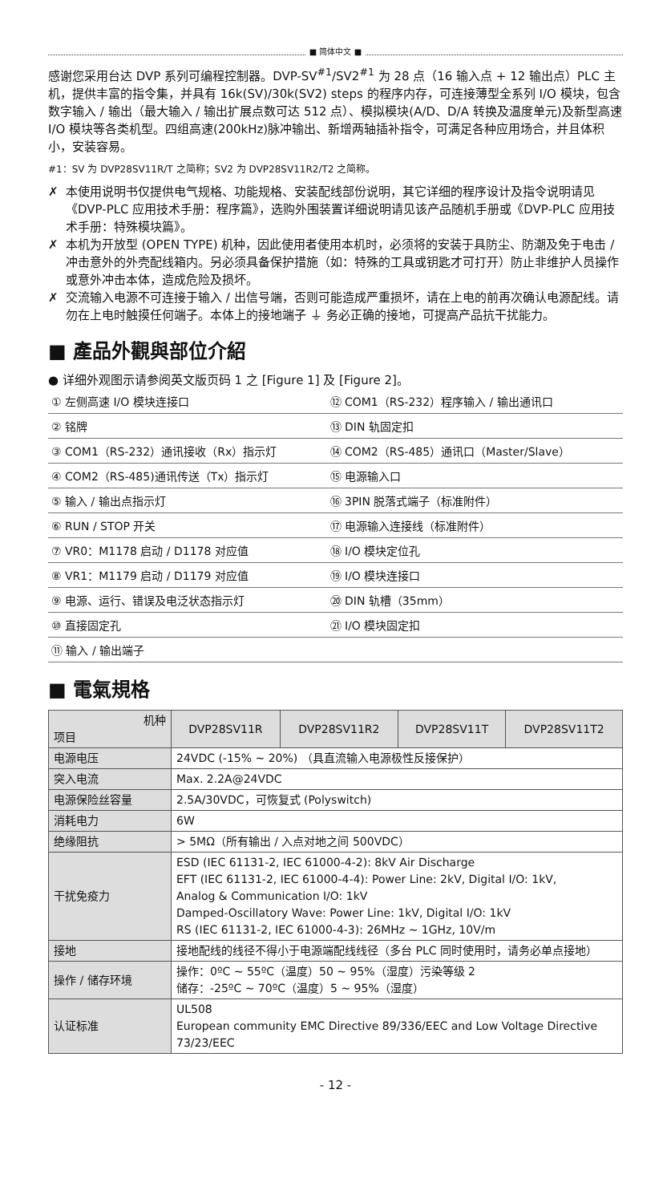■ 简体中文 ■
感谢您采用台达 DVP 系列可编程控制器。DVP-SV<sup>#1</sup>/SV2<sup>#1</sup> 为 28 点（16 输入点 + 12 输出点）PLC 主机，提供丰富的指令集，并具有 16k(SV)/30k(SV2) steps 的程序内存，可连接薄型全系列 I/O 模块，包含数字输入 / 输出（最大输入 / 输出扩展点数可达 512 点）、模拟模块(A/D、D/A 转换及温度单元)及新型高速 I/O 模块等各类机型。四组高速(200kHz)脉冲输出、新增两轴插补指令，可满足各种应用场合，并且体积小，安装容易。
#1：SV 为 DVP28SV11R/T 之简称；SV2 为 DVP28SV11R2/T2 之简称。
✗ 本使用说明书仅提供电气规格、功能规格、安装配线部份说明，其它详细的程序设计及指令说明请见《DVP-PLC 应用技术手册：程序篇》，选购外围装置详细说明请见该产品随机手册或《DVP-PLC 应用技术手册：特殊模块篇》。
✗ 本机为开放型 (OPEN TYPE) 机种，因此使用者使用本机时，必须将的安装于具防尘、防潮及免于电击 / 冲击意外的外壳配线箱内。另必须具备保护措施（如：特殊的工具或钥匙才可打开）防止非维护人员操作或意外冲击本体，造成危险及损坏。
✗ 交流输入电源不可连接于输入 / 出信号端，否则可能造成严重损坏，请在上电的前再次确认电源配线。请勿在上电时触摸任何端子。本体上的接地端子 ⏚ 务必正确的接地，可提高产品抗干扰能力。
■ 產品外觀與部位介紹
● 详细外观图示请参阅英文版页码 1 之 [Figure 1] 及 [Figure 2]。
| ① 左侧高速 I/O 模块连接口 | ⑫ COM1（RS-232）程序输入 / 输出通讯口 |
| ② 铭牌 | ⑬ DIN 轨固定扣 |
| ③ COM1（RS-232）通讯接收（Rx）指示灯 | ⑭ COM2（RS-485）通讯口（Master/Slave） |
| ④ COM2（RS-485)通讯传送（Tx）指示灯 | ⑮ 电源输入口 |
| ⑤ 输入 / 输出点指示灯 | ⑯ 3PIN 脱落式端子（标准附件） |
| ⑥ RUN / STOP 开关 | ⑰ 电源输入连接线（标准附件） |
| ⑦ VR0：M1178 启动 / D1178 对应值 | ⑱ I/O 模块定位孔 |
| ⑧ VR1：M1179 启动 / D1179 对应值 | ⑲ I/O 模块连接口 |
| ⑨ 电源、运行、错误及电泛状态指示灯 | ⑳ DIN 轨槽（35mm） |
| ⑩ 直接固定孔 | ㉑ I/O 模块固定扣 |
| ⑪ 输入 / 输出端子 | |
■ 電氣規格
| 机种 项目 | DVP28SV11R | DVP28SV11R2 | DVP28SV11T | DVP28SV11T2 |
| --- | --- | --- | --- | --- |
| 电源电压 | 24VDC (-15% ~ 20%) （具直流输入电源极性反接保护） | | | |
| 突入电流 | Max. 2.2A@24VDC | | | |
| 电源保险丝容量 | 2.5A/30VDC，可恢复式 (Polyswitch) | | | |
| 消耗电力 | 6W | | | |
| 绝缘阻抗 | > 5MΩ（所有输出 / 入点对地之间 500VDC） | | | |
| 干扰免疫力 | ESD (IEC 61131-2, IEC 61000-4-2): 8kV Air Discharge EFT (IEC 61131-2, IEC 61000-4-4): Power Line: 2kV, Digital I/O: 1kV, Analog & Communication I/O: 1kV Damped-Oscillatory Wave: Power Line: 1kV, Digital I/O: 1kV RS (IEC 61131-2, IEC 61000-4-3): 26MHz ~ 1GHz, 10V/m | | | |
| 接地 | 接地配线的线径不得小于电源端配线线径（多台 PLC 同时使用时，请务必单点接地） | | | |
| 操作 / 储存环境 | 操作：0ºC ~ 55ºC（温度）50 ~ 95%（湿度）污染等级 2 储存：-25ºC ~ 70ºC（温度）5 ~ 95%（湿度） | | | |
| 认证标准 | UL508 European community EMC Directive 89/336/EEC and Low Voltage Directive 73/23/EEC | | | |
- 12 -